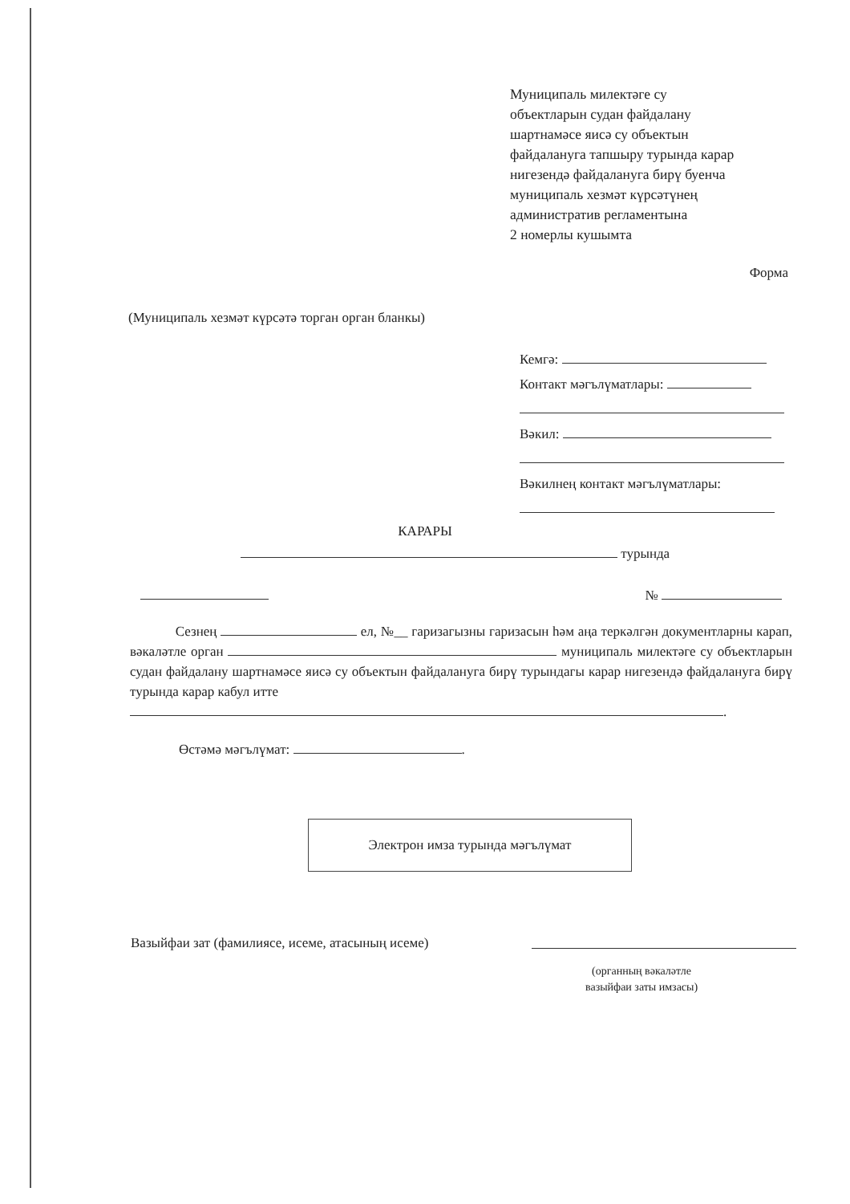Муниципаль милектәге су
объектларын судан файдалану
шартнамәсе яисә су объектын
файдалануга тапшыру турында карар
нигезендә файдалануга бирү буенча
муниципаль хезмәт күрсәтүнең
административ регламентына
2 номерлы кушымта
Форма
(Муниципаль хезмәт күрсәтә торган орган бланкы)
Кемгә:
Контакт мәгълүматлары:
Вәкил:
Вәкилнең контакт мәгълүматлары:
КАРАРЫ
турында
№
Сезнең ел, №__ гаризагызны гаризасын һәм аңа теркәлгән документларны карап, вәкаләтле орган муниципаль милектәге су объектларын судан файдалану шартнамәсе яисә су объектын файдалануга бирү турындагы карар нигезендә файдалануга бирү турында карар кабул итте
.
Өстәмә мәгълүмат: .
Электрон имза турында мәгълүмат
Вазыйфаи зат (фамилиясе, исеме, атасының исеме)
(органның вәкаләтле
вазыйфаи заты имзасы)